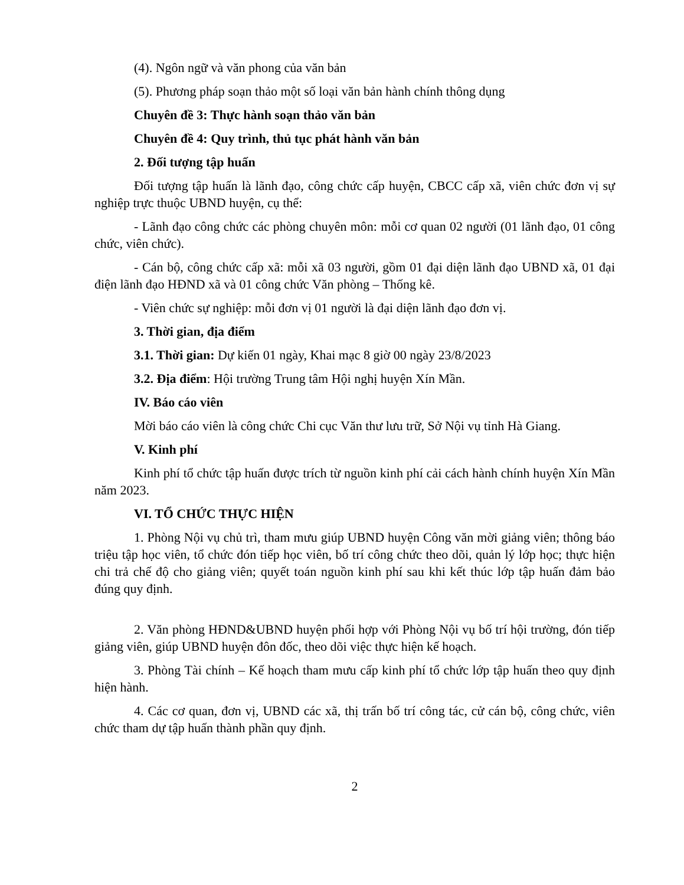(4). Ngôn ngữ và văn phong của văn bản
(5). Phương pháp soạn thảo một số loại văn bản hành chính thông dụng
Chuyên đề 3: Thực hành soạn thảo văn bản
Chuyên đề 4: Quy trình, thủ tục phát hành văn bản
2. Đối tượng tập huấn
Đối tượng tập huấn là lãnh đạo, công chức cấp huyện, CBCC cấp xã, viên chức đơn vị sự nghiệp trực thuộc UBND huyện, cụ thể:
- Lãnh đạo công chức các phòng chuyên môn: mỗi cơ quan 02 người (01 lãnh đạo, 01 công chức, viên chức).
- Cán bộ, công chức cấp xã: mỗi xã 03 người, gồm 01 đại diện lãnh đạo UBND xã, 01 đại điện lãnh đạo HĐND xã và 01 công chức Văn phòng – Thống kê.
- Viên chức sự nghiệp: mỗi đơn vị 01 người là đại diện lãnh đạo đơn vị.
3. Thời gian, địa điểm
3.1. Thời gian: Dự kiến 01 ngày, Khai mạc 8 giờ 00 ngày 23/8/2023
3.2. Địa điểm: Hội trường Trung tâm Hội nghị huyện Xín Mần.
IV. Báo cáo viên
Mời báo cáo viên là công chức Chi cục Văn thư lưu trữ, Sở Nội vụ tỉnh Hà Giang.
V. Kinh phí
Kinh phí tổ chức tập huấn được trích từ nguồn kinh phí cải cách hành chính huyện Xín Mần năm 2023.
VI. TỔ CHỨC THỰC HIỆN
1. Phòng Nội vụ chủ trì, tham mưu giúp UBND huyện Công văn mời giảng viên; thông báo triệu tập học viên, tổ chức đón tiếp học viên, bố trí công chức theo dõi, quản lý lớp học; thực hiện chi trả chế độ cho giảng viên; quyết toán nguồn kinh phí sau khi kết thúc lớp tập huấn đảm bảo đúng quy định.
2. Văn phòng HĐND&UBND huyện phối hợp với Phòng Nội vụ bố trí hội trường, đón tiếp giảng viên, giúp UBND huyện đôn đốc, theo dõi việc thực hiện kế hoạch.
3. Phòng Tài chính – Kế hoạch tham mưu cấp kinh phí tổ chức lớp tập huấn theo quy định hiện hành.
4. Các cơ quan, đơn vị, UBND các xã, thị trấn bố trí công tác, cử cán bộ, công chức, viên chức tham dự tập huấn thành phần quy định.
2